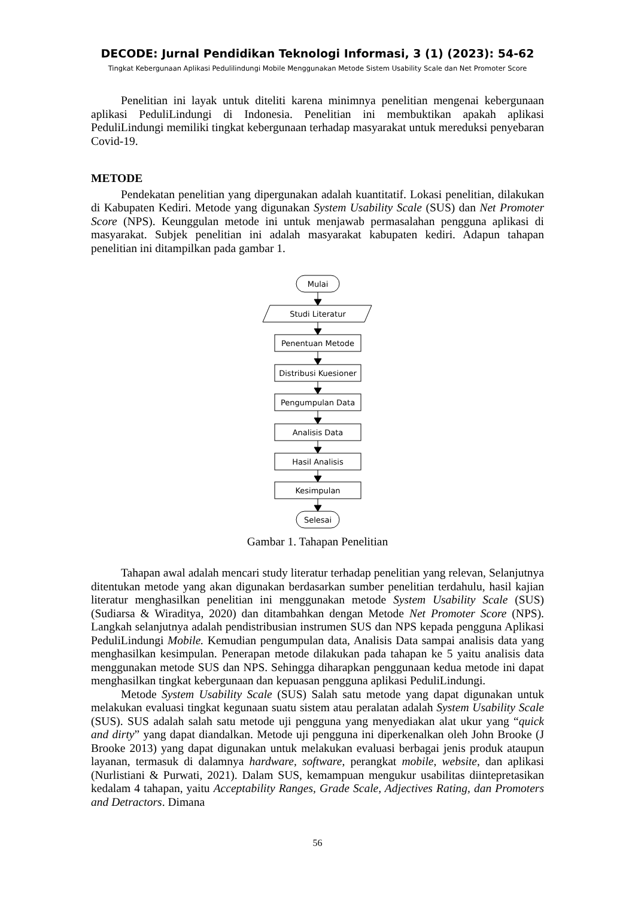DECODE: Jurnal Pendidikan Teknologi Informasi, 3 (1) (2023): 54-62
Tingkat Kebergunaan Aplikasi Pedulilindungi Mobile Menggunakan Metode Sistem Usability Scale dan Net Promoter Score
Penelitian ini layak untuk diteliti karena minimnya penelitian mengenai kebergunaan aplikasi PeduliLindungi di Indonesia. Penelitian ini membuktikan apakah aplikasi PeduliLindungi memiliki tingkat kebergunaan terhadap masyarakat untuk mereduksi penyebaran Covid-19.
METODE
Pendekatan penelitian yang dipergunakan adalah kuantitatif. Lokasi penelitian, dilakukan di Kabupaten Kediri. Metode yang digunakan System Usability Scale (SUS) dan Net Promoter Score (NPS). Keunggulan metode ini untuk menjawab permasalahan pengguna aplikasi di masyarakat. Subjek penelitian ini adalah masyarakat kabupaten kediri. Adapun tahapan penelitian ini ditampilkan pada gambar 1.
Mulai
Studi Literatur
Penentuan Metode
Distribusi Kuesioner
Pengumpulan Data
Analisis Data
Hasil Analisis
Kesimpulan
Selesai
Gambar 1. Tahapan Penelitian
Tahapan awal adalah mencari study literatur terhadap penelitian yang relevan, Selanjutnya ditentukan metode yang akan digunakan berdasarkan sumber penelitian terdahulu, hasil kajian literatur menghasilkan penelitian ini menggunakan metode System Usability Scale (SUS) (Sudiarsa & Wiraditya, 2020) dan ditambahkan dengan Metode Net Promoter Score (NPS). Langkah selanjutnya adalah pendistribusian instrumen SUS dan NPS kepada pengguna Aplikasi PeduliLindungi Mobile. Kemudian pengumpulan data, Analisis Data sampai analisis data yang menghasilkan kesimpulan. Penerapan metode dilakukan pada tahapan ke 5 yaitu analisis data menggunakan metode SUS dan NPS. Sehingga diharapkan penggunaan kedua metode ini dapat menghasilkan tingkat kebergunaan dan kepuasan pengguna aplikasi PeduliLindungi.
Metode System Usability Scale (SUS) Salah satu metode yang dapat digunakan untuk melakukan evaluasi tingkat kegunaan suatu sistem atau peralatan adalah System Usability Scale (SUS). SUS adalah salah satu metode uji pengguna yang menyediakan alat ukur yang “quick and dirty” yang dapat diandalkan. Metode uji pengguna ini diperkenalkan oleh John Brooke (J Brooke 2013) yang dapat digunakan untuk melakukan evaluasi berbagai jenis produk ataupun layanan, termasuk di dalamnya hardware, software, perangkat mobile, website, dan aplikasi (Nurlistiani & Purwati, 2021). Dalam SUS, kemampuan mengukur usabilitas diintepretasikan kedalam 4 tahapan, yaitu Acceptability Ranges, Grade Scale, Adjectives Rating, dan Promoters and Detractors. Dimana
56